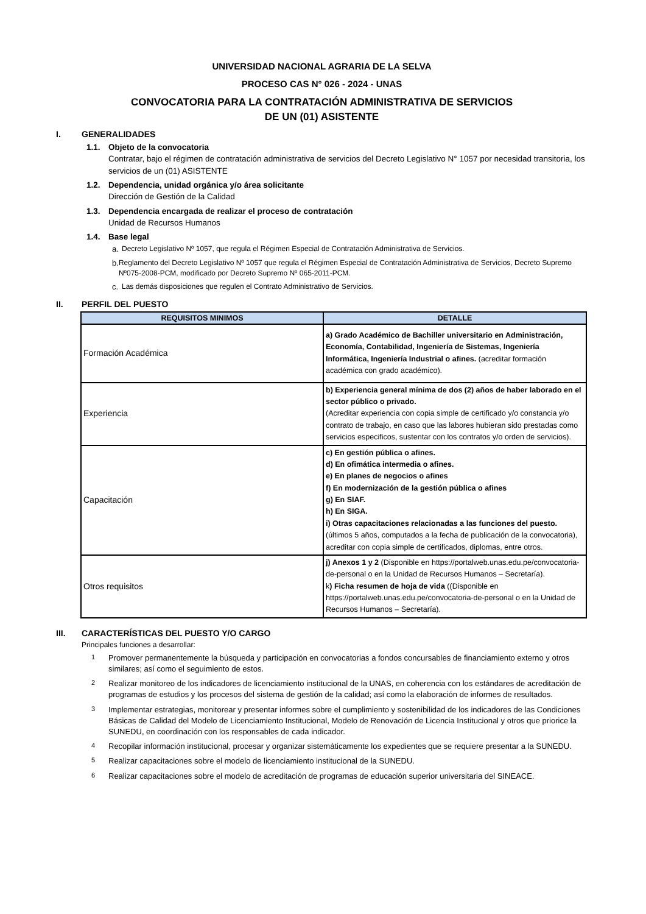UNIVERSIDAD NACIONAL AGRARIA DE LA SELVA
PROCESO CAS N° 026 - 2024 - UNAS
CONVOCATORIA PARA LA CONTRATACIÓN ADMINISTRATIVA DE SERVICIOS
DE UN (01) ASISTENTE
I. GENERALIDADES
1.1. Objeto de la convocatoria
Contratar, bajo el régimen de contratación administrativa de servicios del Decreto Legislativo N° 1057 por necesidad transitoria, los servicios de un (01) ASISTENTE
1.2. Dependencia, unidad orgánica y/o área solicitante
Dirección de Gestión de la Calidad
1.3. Dependencia encargada de realizar el proceso de contratación
Unidad de Recursos Humanos
1.4. Base legal
a. Decreto Legislativo Nº 1057, que regula el Régimen Especial de Contratación Administrativa de Servicios.
b. Reglamento del Decreto Legislativo Nº 1057 que regula el Régimen Especial de Contratación Administrativa de Servicios, Decreto Supremo Nº075-2008-PCM, modificado por Decreto Supremo Nº 065-2011-PCM.
c. Las demás disposiciones que regulen el Contrato Administrativo de Servicios.
II. PERFIL DEL PUESTO
| REQUISITOS MINIMOS | DETALLE |
| --- | --- |
| Formación Académica | a) Grado Académico de Bachiller universitario en Administración, Economía, Contabilidad, Ingeniería de Sistemas, Ingeniería Informática, Ingeniería Industrial o afines. (acreditar formación académica con grado académico). |
| Experiencia | b) Experiencia general mínima de dos (2) años de haber laborado en el sector público o privado. (Acreditar experiencia con copia simple de certificado y/o constancia y/o contrato de trabajo, en caso que las labores hubieran sido prestadas como servicios especificos, sustentar con los contratos y/o orden de servicios). |
| Capacitación | c) En gestión pública o afines. d) En ofimática intermedia o afines. e) En planes de negocios o afines f) En modernización de la gestión pública o afines g) En SIAF. h) En SIGA. i) Otras capacitaciones relacionadas a las funciones del puesto. (últimos 5 años, computados a la fecha de publicación de la convocatoria), acreditar con copia simple de certificados, diplomas, entre otros. |
| Otros requisitos | j) Anexos 1 y 2 (Disponible en https://portalweb.unas.edu.pe/convocatoria-de-personal o en la Unidad de Recursos Humanos – Secretaría). k ) Ficha resumen de hoja de vida ((Disponible en https://portalweb.unas.edu.pe/convocatoria-de-personal o en la Unidad de Recursos Humanos – Secretaría). |
III. CARACTERÍSTICAS DEL PUESTO Y/O CARGO
Principales funciones a desarrollar:
1 Promover permanentemente la búsqueda y participación en convocatorias a fondos concursables de financiamiento externo y otros similares; así como el seguimiento de estos.
2 Realizar monitoreo de los indicadores de licenciamiento institucional de la UNAS, en coherencia con los estándares de acreditación de programas de estudios y los procesos del sistema de gestión de la calidad; así como la elaboración de informes de resultados.
3 Implementar estrategias, monitorear y presentar informes sobre el cumplimiento y sostenibilidad de los indicadores de las Condiciones Básicas de Calidad del Modelo de Licenciamiento Institucional, Modelo de Renovación de Licencia Institucional y otros que priorice la SUNEDU, en coordinación con los responsables de cada indicador.
4 Recopilar información institucional, procesar y organizar sistemáticamente los expedientes que se requiere presentar a la SUNEDU.
5 Realizar capacitaciones sobre el modelo de licenciamiento institucional de la SUNEDU.
6 Realizar capacitaciones sobre el modelo de acreditación de programas de educación superior universitaria del SINEACE.